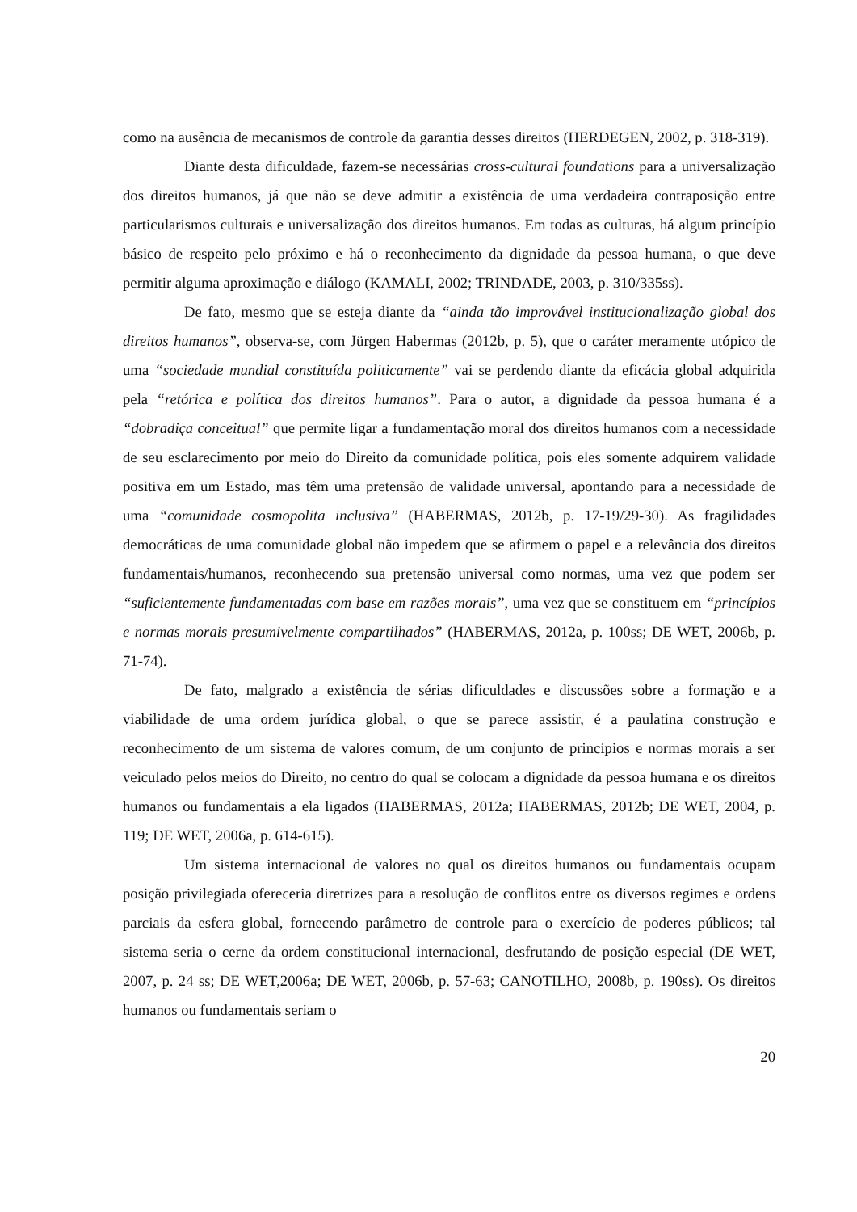como na ausência de mecanismos de controle da garantia desses direitos (HERDEGEN, 2002, p. 318-319).
Diante desta dificuldade, fazem-se necessárias cross-cultural foundations para a universalização dos direitos humanos, já que não se deve admitir a existência de uma verdadeira contraposição entre particularismos culturais e universalização dos direitos humanos. Em todas as culturas, há algum princípio básico de respeito pelo próximo e há o reconhecimento da dignidade da pessoa humana, o que deve permitir alguma aproximação e diálogo (KAMALI, 2002; TRINDADE, 2003, p. 310/335ss).
De fato, mesmo que se esteja diante da “ainda tão improvável institucionalização global dos direitos humanos”, observa-se, com Jürgen Habermas (2012b, p. 5), que o caráter meramente utópico de uma “sociedade mundial constituída politicamente” vai se perdendo diante da eficácia global adquirida pela “retórica e política dos direitos humanos”. Para o autor, a dignidade da pessoa humana é a “dobradiça conceitual” que permite ligar a fundamentação moral dos direitos humanos com a necessidade de seu esclarecimento por meio do Direito da comunidade política, pois eles somente adquirem validade positiva em um Estado, mas têm uma pretensão de validade universal, apontando para a necessidade de uma “comunidade cosmopolita inclusiva” (HABERMAS, 2012b, p. 17-19/29-30). As fragilidades democráticas de uma comunidade global não impedem que se afirmem o papel e a relevância dos direitos fundamentais/humanos, reconhecendo sua pretensão universal como normas, uma vez que podem ser “suficientemente fundamentadas com base em razões morais”, uma vez que se constituem em “princípios e normas morais presumivelmente compartilhados” (HABERMAS, 2012a, p. 100ss; DE WET, 2006b, p. 71-74).
De fato, malgrado a existência de sérias dificuldades e discussões sobre a formação e a viabilidade de uma ordem jurídica global, o que se parece assistir, é a paulatina construção e reconhecimento de um sistema de valores comum, de um conjunto de princípios e normas morais a ser veiculado pelos meios do Direito, no centro do qual se colocam a dignidade da pessoa humana e os direitos humanos ou fundamentais a ela ligados (HABERMAS, 2012a; HABERMAS, 2012b; DE WET, 2004, p. 119; DE WET, 2006a, p. 614-615).
Um sistema internacional de valores no qual os direitos humanos ou fundamentais ocupam posição privilegiada ofereceria diretrizes para a resolução de conflitos entre os diversos regimes e ordens parciais da esfera global, fornecendo parâmetro de controle para o exercício de poderes públicos; tal sistema seria o cerne da ordem constitucional internacional, desfrutando de posição especial (DE WET, 2007, p. 24 ss; DE WET,2006a; DE WET, 2006b, p. 57-63; CANOTILHO, 2008b, p. 190ss). Os direitos humanos ou fundamentais seriam o
20